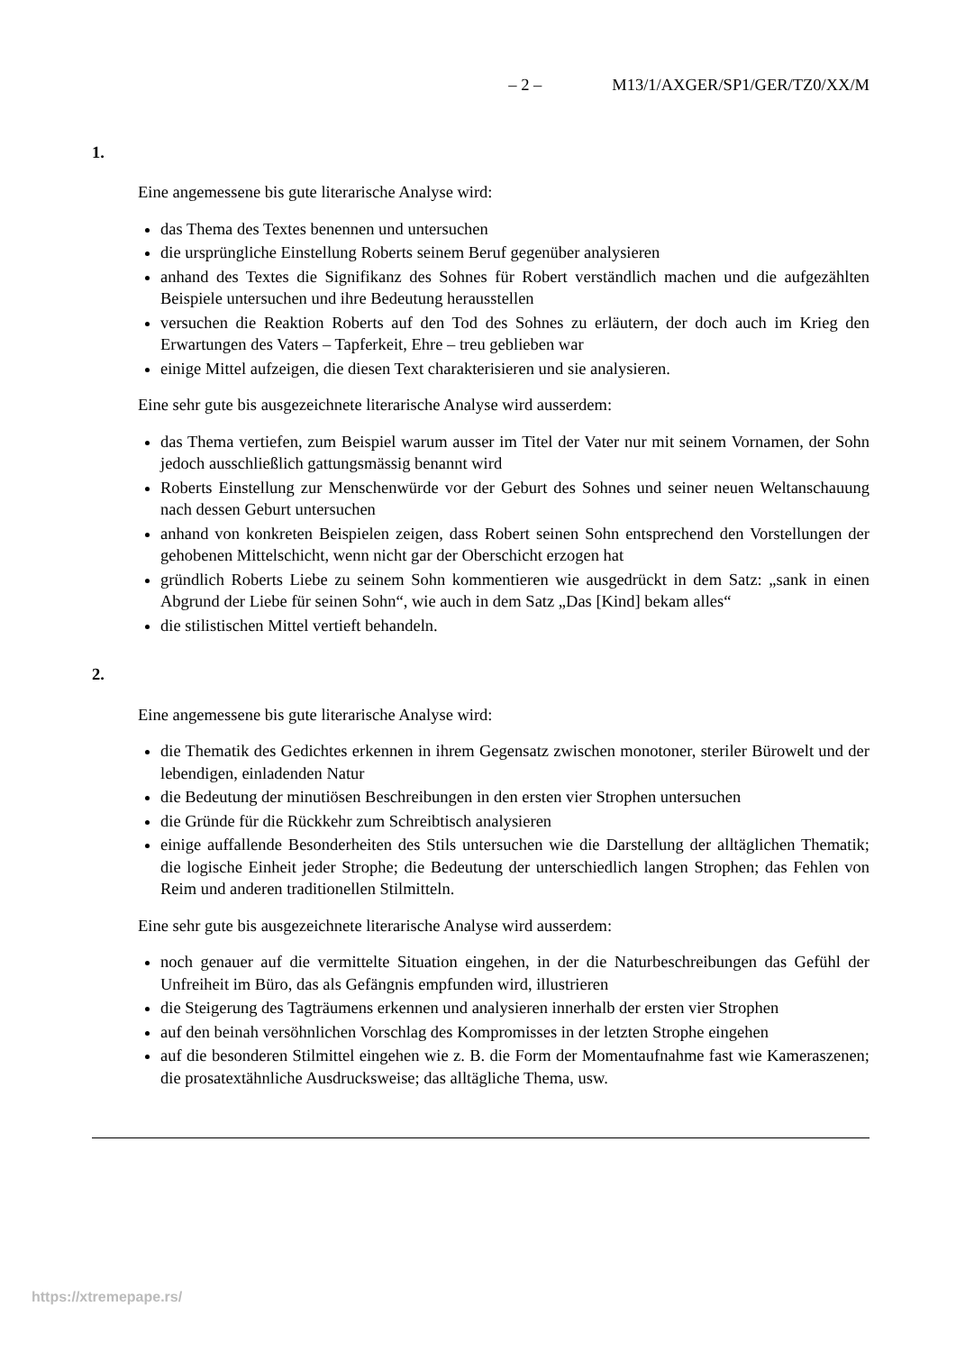– 2 – M13/1/AXGER/SP1/GER/TZ0/XX/M
1.
Eine angemessene bis gute literarische Analyse wird:
das Thema des Textes benennen und untersuchen
die ursprüngliche Einstellung Roberts seinem Beruf gegenüber analysieren
anhand des Textes die Signifikanz des Sohnes für Robert verständlich machen und die aufgezählten Beispiele untersuchen und ihre Bedeutung herausstellen
versuchen die Reaktion Roberts auf den Tod des Sohnes zu erläutern, der doch auch im Krieg den Erwartungen des Vaters – Tapferkeit, Ehre – treu geblieben war
einige Mittel aufzeigen, die diesen Text charakterisieren und sie analysieren.
Eine sehr gute bis ausgezeichnete literarische Analyse wird ausserdem:
das Thema vertiefen, zum Beispiel warum ausser im Titel der Vater nur mit seinem Vornamen, der Sohn jedoch ausschließlich gattungsmässig benannt wird
Roberts Einstellung zur Menschenwürde vor der Geburt des Sohnes und seiner neuen Weltanschauung nach dessen Geburt untersuchen
anhand von konkreten Beispielen zeigen, dass Robert seinen Sohn entsprechend den Vorstellungen der gehobenen Mittelschicht, wenn nicht gar der Oberschicht erzogen hat
gründlich Roberts Liebe zu seinem Sohn kommentieren wie ausgedrückt in dem Satz: „sank in einen Abgrund der Liebe für seinen Sohn“, wie auch in dem Satz „Das [Kind] bekam alles“
die stilistischen Mittel vertieft behandeln.
2.
Eine angemessene bis gute literarische Analyse wird:
die Thematik des Gedichtes erkennen in ihrem Gegensatz zwischen monotoner, steriler Bürowelt und der lebendigen, einladenden Natur
die Bedeutung der minutiösen Beschreibungen in den ersten vier Strophen untersuchen
die Gründe für die Rückkehr zum Schreibtisch analysieren
einige auffallende Besonderheiten des Stils untersuchen wie die Darstellung der alltäglichen Thematik; die logische Einheit jeder Strophe; die Bedeutung der unterschiedlich langen Strophen; das Fehlen von Reim und anderen traditionellen Stilmitteln.
Eine sehr gute bis ausgezeichnete literarische Analyse wird ausserdem:
noch genauer auf die vermittelte Situation eingehen, in der die Naturbeschreibungen das Gefühl der Unfreiheit im Büro, das als Gefängnis empfunden wird, illustrieren
die Steigerung des Tagträumens erkennen und analysieren innerhalb der ersten vier Strophen
auf den beinah versöhnlichen Vorschlag des Kompromisses in der letzten Strophe eingehen
auf die besonderen Stilmittel eingehen wie z. B. die Form der Momentaufnahme fast wie Kameraszenen; die prosatextähnliche Ausdrucksweise; das alltägliche Thema, usw.
https://xtremepape.rs/